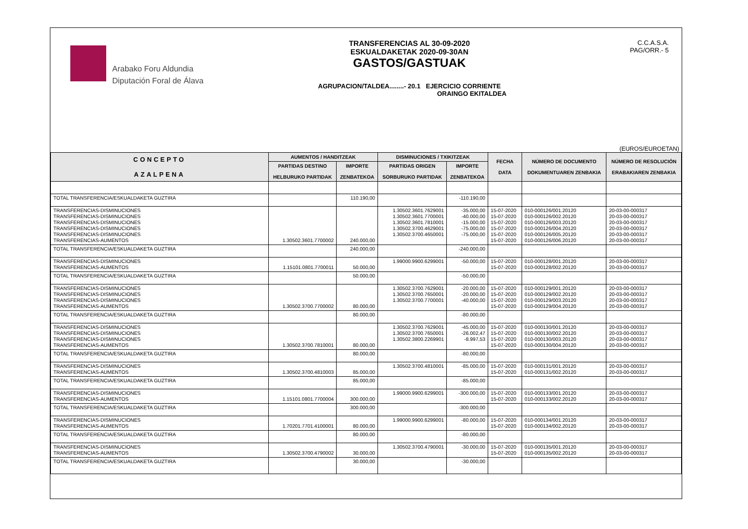Arabako Foru Aldundia
Diputación Foral de Álava
TRANSFERENCIAS AL 30-09-2020
ESKUALDAKETAK 2020-09-30AN
GASTOS/GASTUAK
AGRUPACION/TALDEA........- 20.1 EJERCICIO CORRIENTE
ORAINGO EKITALDEA
C.C.A.S.A.
PAG/ORR.- 5
(EUROS/EUROETAN)
| CONCEPTO AZALPENA | AUMENTOS / HANDITZEAK | | DISMINUCIONES / TXIKITZEAK | | FECHA DATA | NÚMERO DE DOCUMENTO DOKUMENTUAREN ZENBAKIA | NÚMERO DE RESOLUCIÓN ERABAKIAREN ZENBAKIA |
| --- | --- | --- | --- | --- | --- | --- | --- |
| | PARTIDAS DESTINO HELBURUKO PARTIDAK | IMPORTE ZENBATEKOA | PARTIDAS ORIGEN SORBURUKO PARTIDAK | IMPORTE ZENBATEKOA | | | |
| TOTAL TRANSFERENCIA/ESKUALDAKETA GUZTIRA | | 110.190,00 | | -110.190,00 | | | |
| TRANSFERENCIAS-DISMINUCIONES TRANSFERENCIAS-DISMINUCIONES TRANSFERENCIAS-DISMINUCIONES TRANSFERENCIAS-DISMINUCIONES TRANSFERENCIAS-DISMINUCIONES TRANSFERENCIAS-AUMENTOS | 1.30502.3601.7700002 | 240.000,00 | 1.30502.3601.7629001 1.30502.3601.7700001 1.30502.3601.7810001 1.30502.3700.4629001 1.30502.3700.4650001 | -35.000,00 -40.000,00 -15.000,00 -75.000,00 -75.000,00 | 15-07-2020 15-07-2020 15-07-2020 15-07-2020 15-07-2020 15-07-2020 | 010-000126/001.20120 010-000126/002.20120 010-000126/003.20120 010-000126/004.20120 010-000126/005.20120 010-000126/006.20120 | 20-03-00-000317 20-03-00-000317 20-03-00-000317 20-03-00-000317 20-03-00-000317 20-03-00-000317 |
| TOTAL TRANSFERENCIA/ESKUALDAKETA GUZTIRA | | 240.000,00 | | -240.000,00 | | | |
| TRANSFERENCIAS-DISMINUCIONES TRANSFERENCIAS-AUMENTOS | 1.15101.0801.7700011 | 50.000,00 | 1.99000.9900.6299001 | -50.000,00 | 15-07-2020 15-07-2020 | 010-000128/001.20120 010-000128/002.20120 | 20-03-00-000317 20-03-00-000317 |
| TOTAL TRANSFERENCIA/ESKUALDAKETA GUZTIRA | | 50.000,00 | | -50.000,00 | | | |
| TRANSFERENCIAS-DISMINUCIONES TRANSFERENCIAS-DISMINUCIONES TRANSFERENCIAS-DISMINUCIONES TRANSFERENCIAS-AUMENTOS | 1.30502.3700.7700002 | 80.000,00 | 1.30502.3700.7629001 1.30502.3700.7650001 1.30502.3700.7700001 | -20.000,00 -20.000,00 -40.000,00 | 15-07-2020 15-07-2020 15-07-2020 15-07-2020 | 010-000129/001.20120 010-000129/002.20120 010-000129/003.20120 010-000129/004.20120 | 20-03-00-000317 20-03-00-000317 20-03-00-000317 20-03-00-000317 |
| TOTAL TRANSFERENCIA/ESKUALDAKETA GUZTIRA | | 80.000,00 | | -80.000,00 | | | |
| TRANSFERENCIAS-DISMINUCIONES TRANSFERENCIAS-DISMINUCIONES TRANSFERENCIAS-DISMINUCIONES TRANSFERENCIAS-AUMENTOS | 1.30502.3700.7810001 | 80.000,00 | 1.30502.3700.7629001 1.30502.3700.7650001 1.30502.3800.2269901 | -45.000,00 -26.002,47 -8.997,53 | 15-07-2020 15-07-2020 15-07-2020 15-07-2020 | 010-000130/001.20120 010-000130/002.20120 010-000130/003.20120 010-000130/004.20120 | 20-03-00-000317 20-03-00-000317 20-03-00-000317 20-03-00-000317 |
| TOTAL TRANSFERENCIA/ESKUALDAKETA GUZTIRA | | 80.000,00 | | -80.000,00 | | | |
| TRANSFERENCIAS-DISMINUCIONES TRANSFERENCIAS-AUMENTOS | 1.30502.3700.4810003 | 85.000,00 | 1.30502.3700.4810001 | -85.000,00 | 15-07-2020 15-07-2020 | 010-000131/001.20120 010-000131/002.20120 | 20-03-00-000317 20-03-00-000317 |
| TOTAL TRANSFERENCIA/ESKUALDAKETA GUZTIRA | | 85.000,00 | | -85.000,00 | | | |
| TRANSFERENCIAS-DISMINUCIONES TRANSFERENCIAS-AUMENTOS | 1.15101.0801.7700004 | 300.000,00 | 1.99000.9900.6299001 | -300.000,00 | 15-07-2020 15-07-2020 | 010-000133/001.20120 010-000133/002.20120 | 20-03-00-000317 20-03-00-000317 |
| TOTAL TRANSFERENCIA/ESKUALDAKETA GUZTIRA | | 300.000,00 | | -300.000,00 | | | |
| TRANSFERENCIAS-DISMINUCIONES TRANSFERENCIAS-AUMENTOS | 1.70201.7701.4100001 | 80.000,00 | 1.99000.9900.6299001 | -80.000,00 | 15-07-2020 15-07-2020 | 010-000134/001.20120 010-000134/002.20120 | 20-03-00-000317 20-03-00-000317 |
| TOTAL TRANSFERENCIA/ESKUALDAKETA GUZTIRA | | 80.000,00 | | -80.000,00 | | | |
| TRANSFERENCIAS-DISMINUCIONES TRANSFERENCIAS-AUMENTOS | 1.30502.3700.4790002 | 30.000,00 | 1.30502.3700.4790001 | -30.000,00 | 15-07-2020 15-07-2020 | 010-000135/001.20120 010-000135/002.20120 | 20-03-00-000317 20-03-00-000317 |
| TOTAL TRANSFERENCIA/ESKUALDAKETA GUZTIRA | | 30.000,00 | | -30.000,00 | | | |